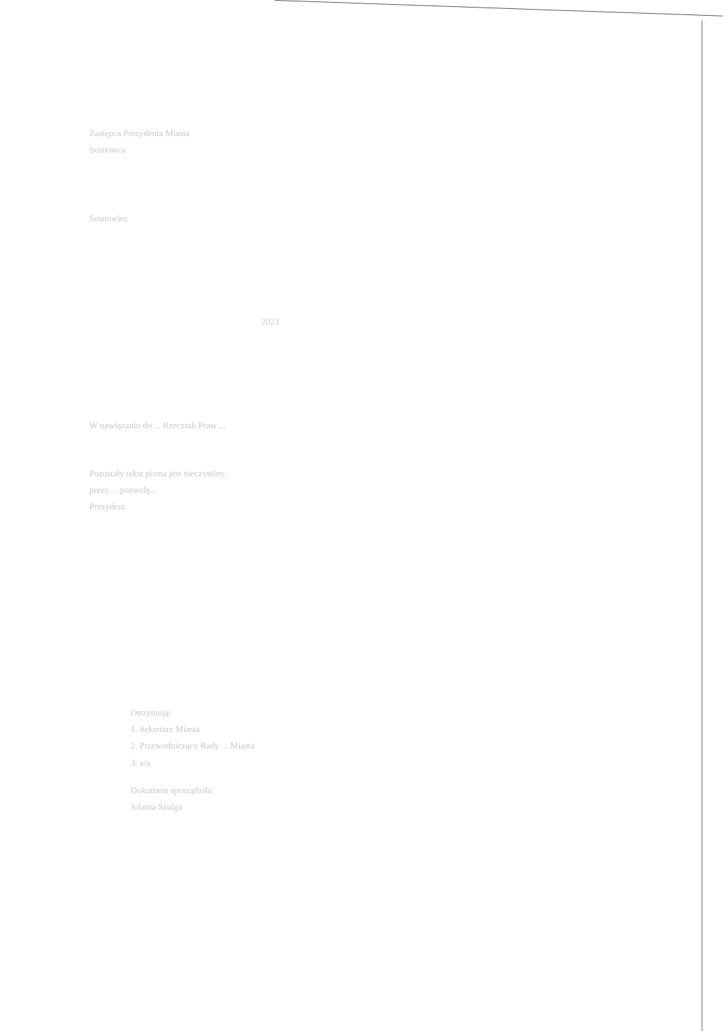Zastępca Prezydenta Miasta
Sosnowca
Sosnowiec
2023
W nawiązaniu do ... Rzecznik Praw ...
Pozostały tekst pisma jest nieczytelny.
przez ... pozwolę...
Prezydent
Otrzymują:
1. Sekretarz Miasta
2. Przewodniczący Rady ... Miasta
3. a/a
Dokument sporządziła:
Jolanta Szulga